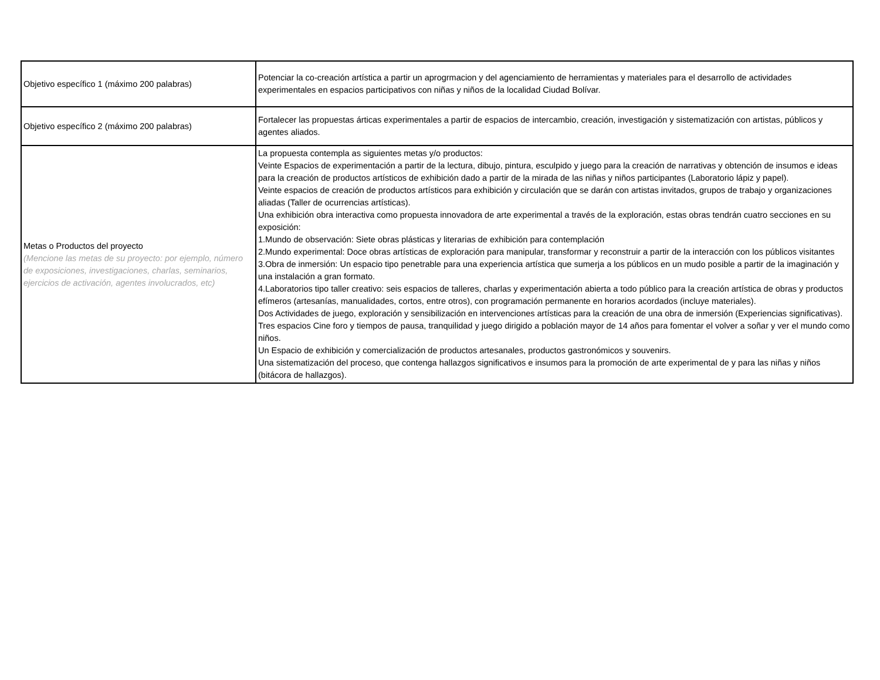| Objetivo específico 1 (máximo 200 palabras) | Potenciar la co-creación artística a partir un aprogrmacion y del agenciamiento de herramientas y materiales para el desarrollo de actividades experimentales en espacios participativos con niñas y niños de la localidad Ciudad Bolívar. |
| Objetivo específico 2 (máximo 200 palabras) | Fortalecer las propuestas árticas experimentales a partir de espacios de intercambio, creación, investigación y sistematización con artistas, públicos y agentes aliados. |
| Metas o Productos del proyecto (Mencione las metas de su proyecto: por ejemplo, número de exposiciones, investigaciones, charlas, seminarios, ejercicios de activación, agentes involucrados, etc) | La propuesta contempla as siguientes metas y/o productos: Veinte Espacios de experimentación a partir de la lectura, dibujo, pintura, esculpido y juego para la creación de narrativas y obtención de insumos e ideas para la creación de productos artísticos de exhibición dado a partir de la mirada de las niñas y niños participantes (Laboratorio lápiz y papel). Veinte espacios de creación de productos artísticos para exhibición y circulación que se darán con artistas invitados, grupos de trabajo y organizaciones aliadas (Taller de ocurrencias artísticas). Una exhibición obra interactiva como propuesta innovadora de arte experimental a través de la exploración, estas obras tendrán cuatro secciones en su exposición: 1.Mundo de observación: Siete obras plásticas y literarias de exhibición para contemplación 2.Mundo experimental: Doce obras artísticas de exploración para manipular, transformar y reconstruir a partir de la interacción con los públicos visitantes 3.Obra de inmersión: Un espacio tipo penetrable para una experiencia artística que sumerja a los públicos en un mudo posible a partir de la imaginación y una instalación a gran formato. 4.Laboratorios tipo taller creativo: seis espacios de talleres, charlas y experimentación abierta a todo público para la creación artística de obras y productos efímeros (artesanías, manualidades, cortos, entre otros), con programación permanente en horarios acordados (incluye materiales). Dos Actividades de juego, exploración y sensibilización en intervenciones artísticas para la creación de una obra de inmersión (Experiencias significativas). Tres espacios Cine foro y tiempos de pausa, tranquilidad y juego dirigido a población mayor de 14 años para fomentar el volver a soñar y ver el mundo como niños. Un Espacio de exhibición y comercialización de productos artesanales, productos gastronómicos y souvenirs. Una sistematización del proceso, que contenga hallazgos significativos e insumos para la promoción de arte experimental de y para las niñas y niños (bitácora de hallazgos). |